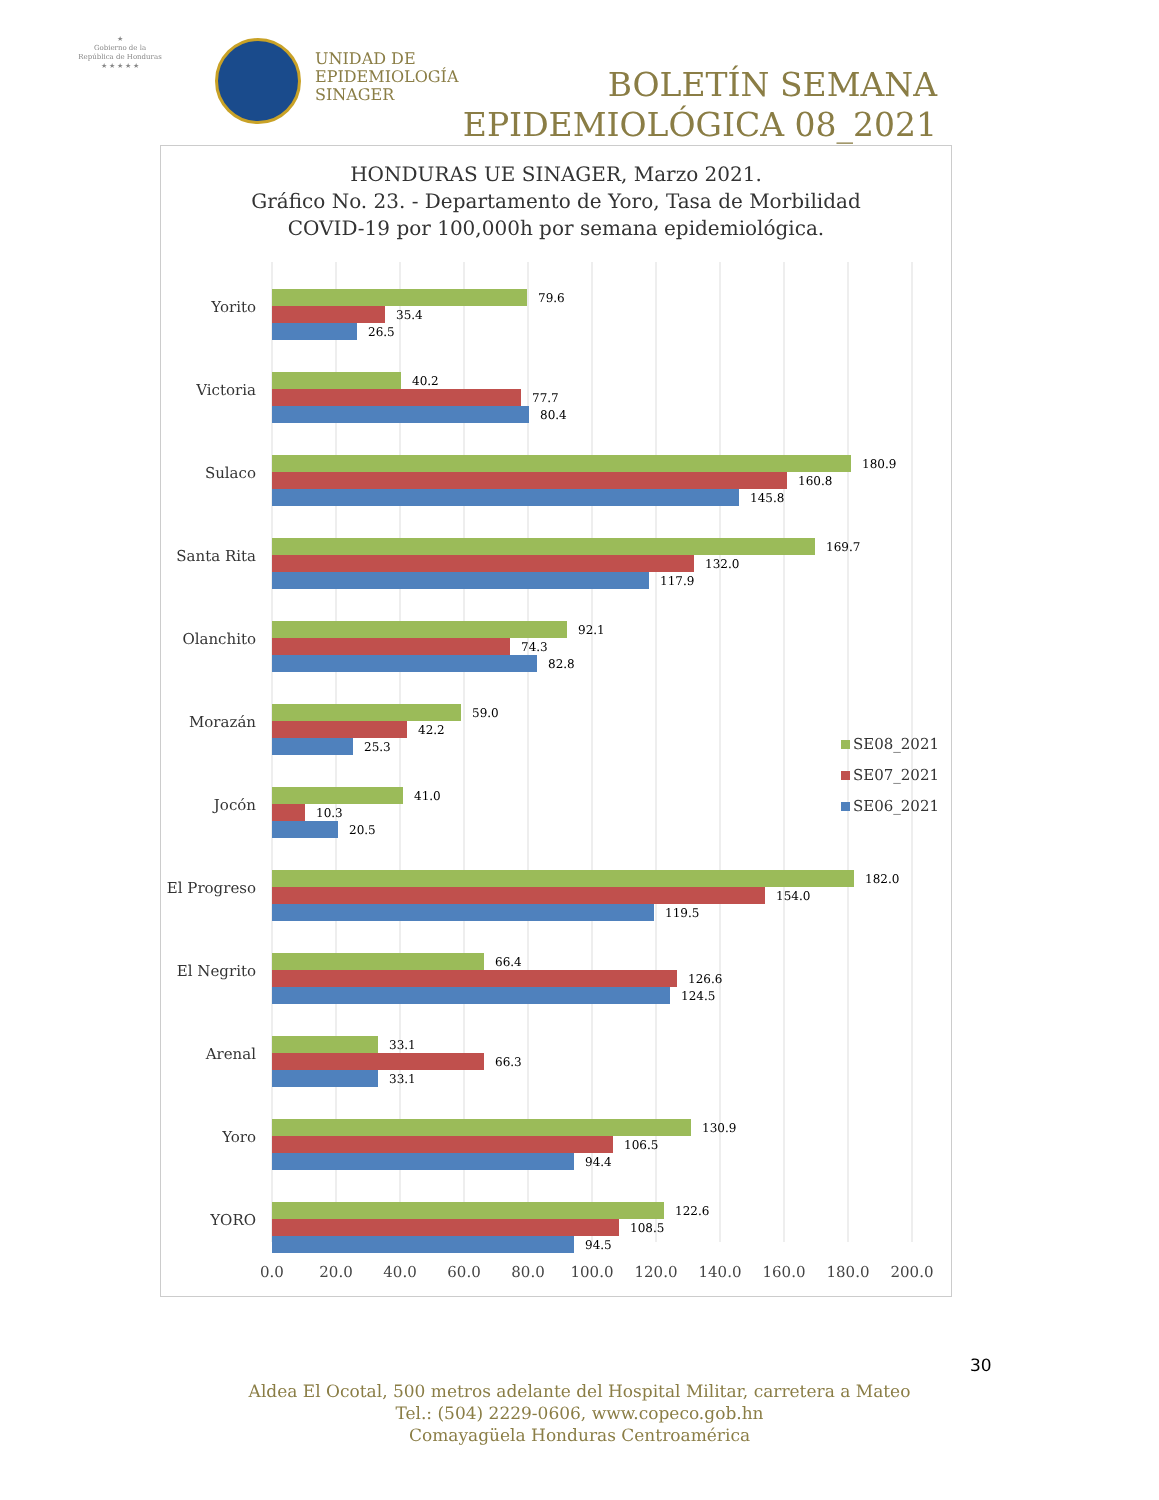★
Gobierno de la
República de Honduras
★ ★ ★ ★ ★
UNIDAD DE
EPIDEMIOLOGÍA
SINAGER
BOLETÍN SEMANA
EPIDEMIOLÓGICA 08_2021
HONDURAS UE SINAGER, Marzo 2021.
Gráfico No. 23. - Departamento de Yoro, Tasa de Morbilidad
COVID-19 por 100,000h por semana epidemiológica.
Yorito
Victoria
Sulaco
Santa Rita
Olanchito
Morazán
Jocón
El Progreso
El Negrito
Arenal
Yoro
YORO
79.6
35.4
26.5
40.2
77.7
80.4
180.9
160.8
145.8
169.7
132.0
117.9
92.1
74.3
82.8
59.0
42.2
25.3
41.0
10.3
20.5
182.0
154.0
119.5
66.4
126.6
124.5
33.1
66.3
33.1
130.9
106.5
94.4
122.6
108.5
94.5
0.0
20.0
40.0
60.0
80.0
100.0
120.0
140.0
160.0
180.0
200.0
SE08_2021
SE07_2021
SE06_2021
30
Aldea El Ocotal, 500 metros adelante del Hospital Militar, carretera a Mateo
Tel.: (504) 2229-0606, www.copeco.gob.hn
Comayagüela Honduras Centroamérica